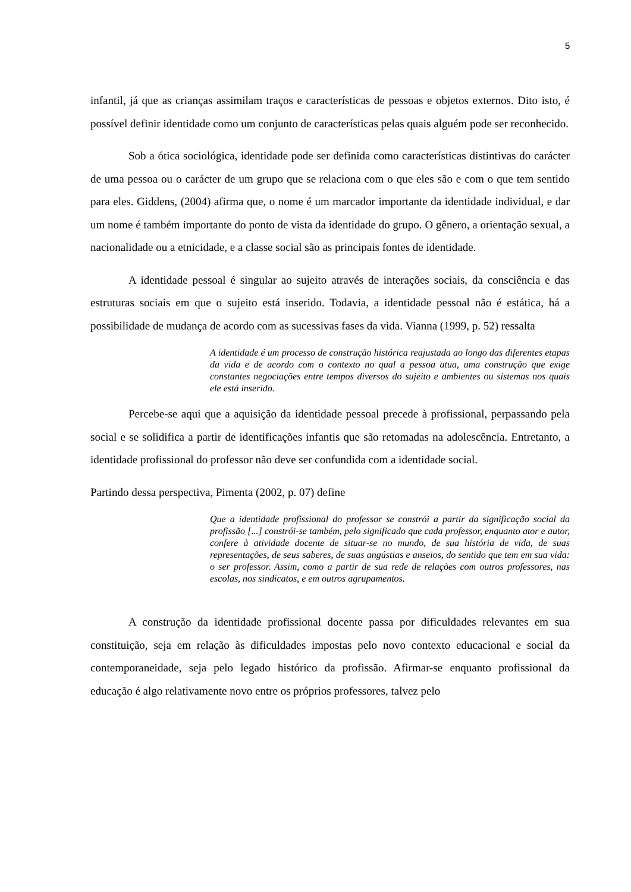5
infantil, já que as crianças assimilam traços e características de pessoas e objetos externos. Dito isto, é possível definir identidade como um conjunto de características pelas quais alguém pode ser reconhecido.
Sob a ótica sociológica, identidade pode ser definida como características distintivas do carácter de uma pessoa ou o carácter de um grupo que se relaciona com o que eles são e com o que tem sentido para eles. Giddens, (2004) afirma que, o nome é um marcador importante da identidade individual, e dar um nome é também importante do ponto de vista da identidade do grupo. O gênero, a orientação sexual, a nacionalidade ou a etnicidade, e a classe social são as principais fontes de identidade.
A identidade pessoal é singular ao sujeito através de interações sociais, da consciência e das estruturas sociais em que o sujeito está inserido. Todavia, a identidade pessoal não é estática, há a possibilidade de mudança de acordo com as sucessivas fases da vida. Vianna (1999, p. 52) ressalta
A identidade é um processo de construção histórica reajustada ao longo das diferentes etapas da vida e de acordo com o contexto no qual a pessoa atua, uma construção que exige constantes negociações entre tempos diversos do sujeito e ambientes ou sistemas nos quais ele está inserido.
Percebe-se aqui que a aquisição da identidade pessoal precede à profissional, perpassando pela social e se solidifica a partir de identificações infantis que são retomadas na adolescência. Entretanto, a identidade profissional do professor não deve ser confundida com a identidade social.
Partindo dessa perspectiva, Pimenta (2002, p. 07) define
Que a identidade profissional do professor se constrói a partir da significação social da profissão [...] constrói-se também, pelo significado que cada professor, enquanto ator e autor, confere à atividade docente de situar-se no mundo, de sua história de vida, de suas representações, de seus saberes, de suas angústias e anseios, do sentido que tem em sua vida: o ser professor. Assim, como a partir de sua rede de relações com outros professores, nas escolas, nos sindicatos, e em outros agrupamentos.
A construção da identidade profissional docente passa por dificuldades relevantes em sua constituição, seja em relação às dificuldades impostas pelo novo contexto educacional e social da contemporaneidade, seja pelo legado histórico da profissão. Afirmar-se enquanto profissional da educação é algo relativamente novo entre os próprios professores, talvez pelo